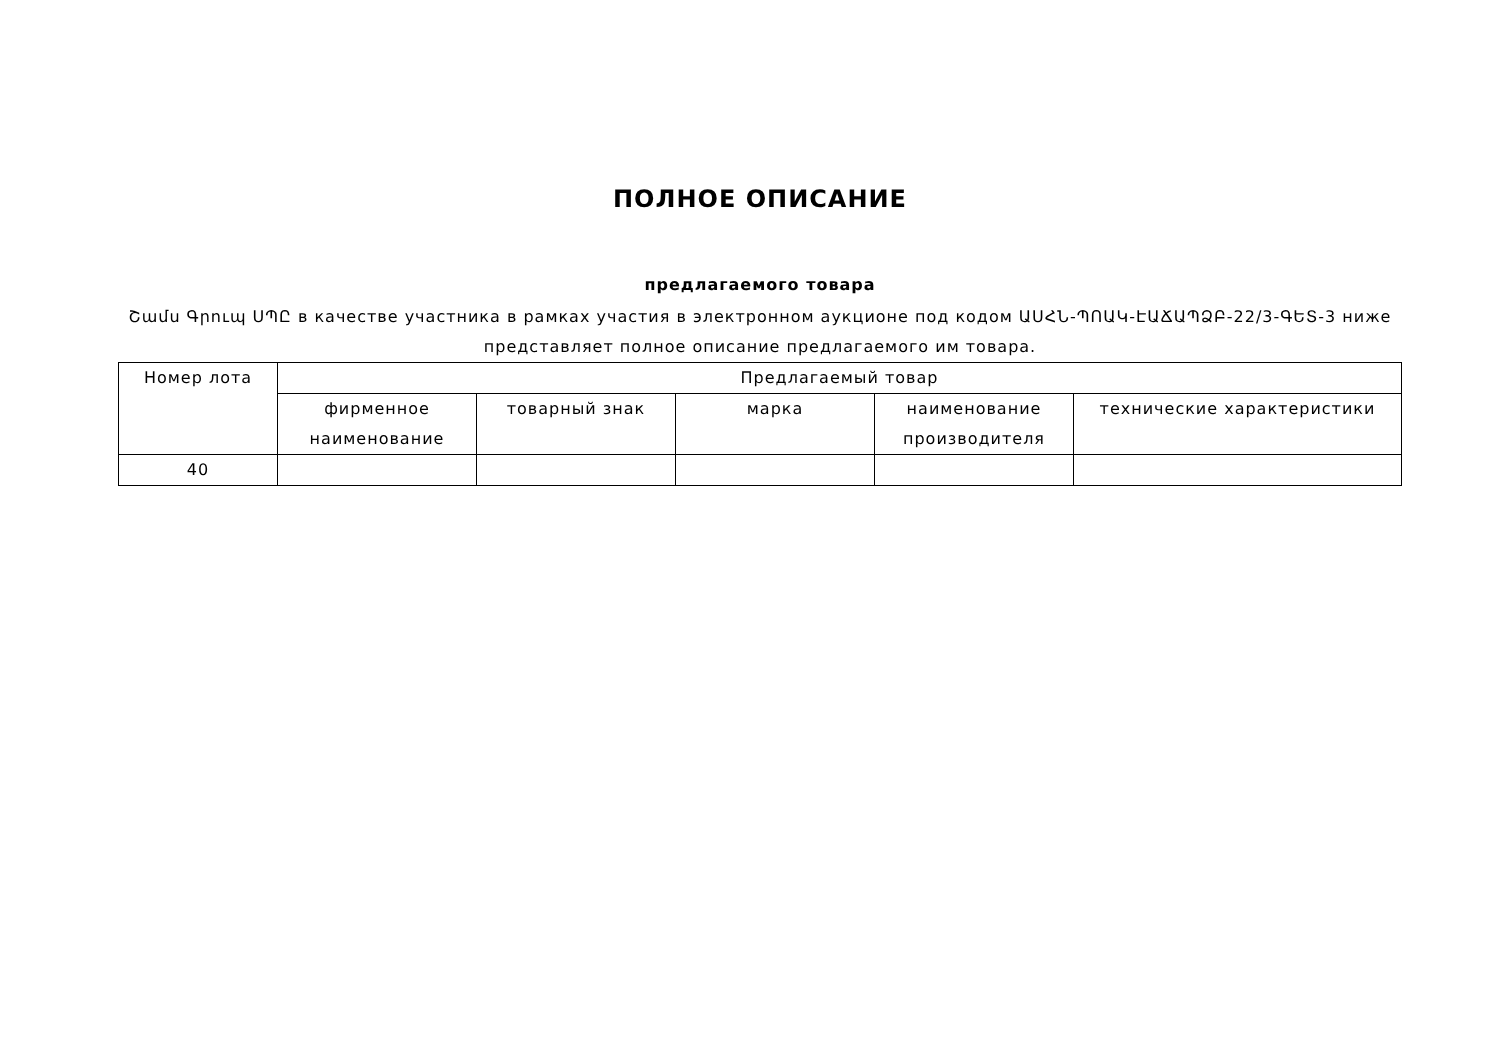ПОЛНОЕ ОПИСАНИЕ
предлагаемого товара
Շամս Գրուպ ՍՊԸ в качестве участника в рамках участия в электронном аукционе под кодом ԱՍՀՆ-ՊՈԱԿ-ԷԱՃԱՊՁԲ-22/3-ԳԵՏ-3 ниже представляет полное описание предлагаемого им товара.
| Номер лота | Предлагаемый товар | | | | |
| --- | --- | --- | --- | --- | --- |
| | фирменное наименование | товарный знак | марка | наименование производителя | технические характеристики |
| 40 | | | | | |